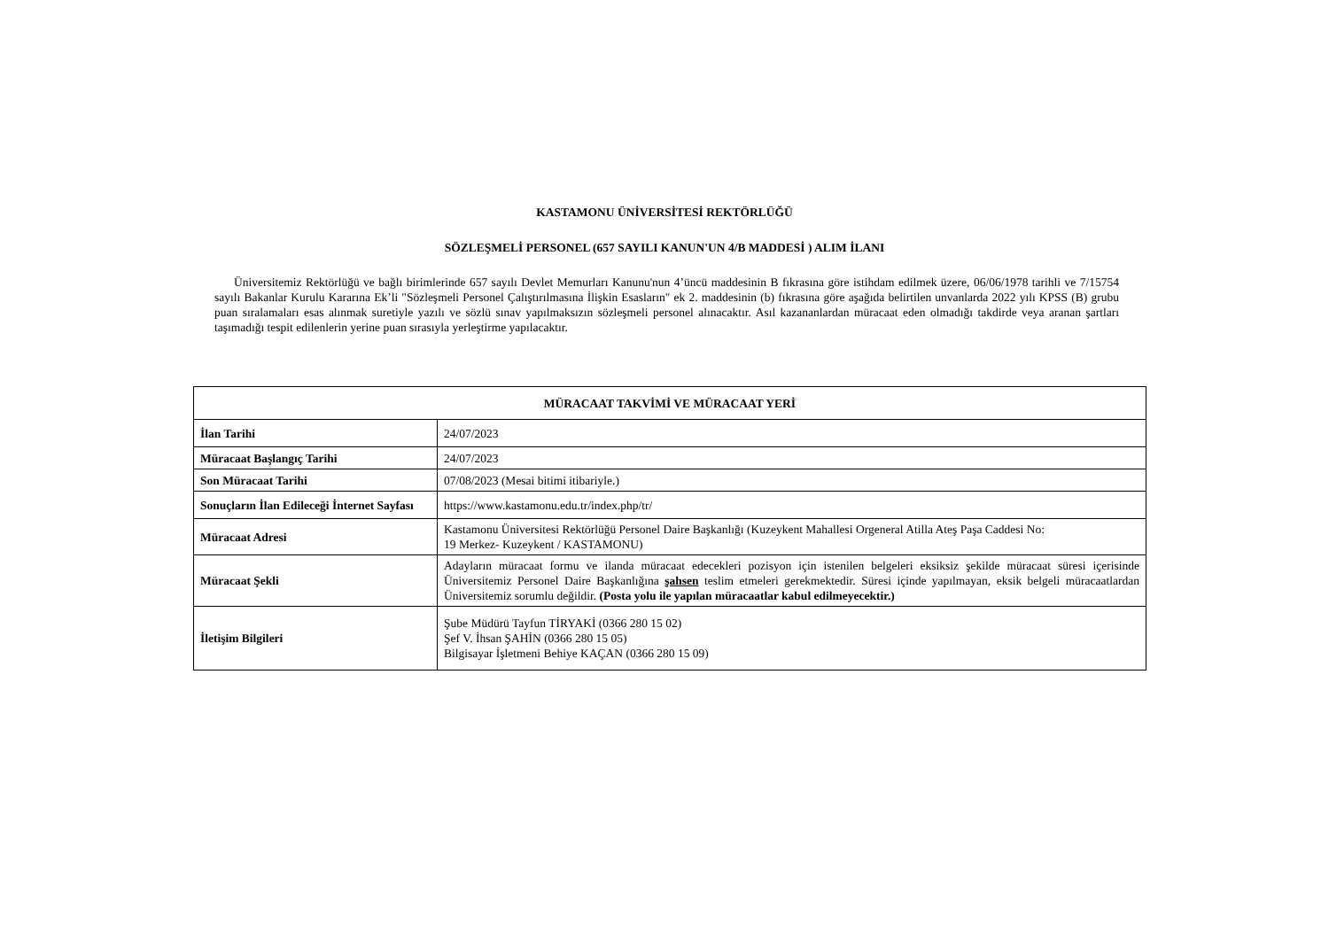KASTAMONU ÜNİVERSİTESİ REKTÖRLÜĞÜ
SÖZLEŞMELİ PERSONEL (657 SAYILI KANUN'UN 4/B MADDESİ ) ALIM İLANI
Üniversitemiz Rektörlüğü ve bağlı birimlerinde 657 sayılı Devlet Memurları Kanunu'nun 4’üncü maddesinin B fıkrasına göre istihdam edilmek üzere, 06/06/1978 tarihli ve 7/15754 sayılı Bakanlar Kurulu Kararına Ek’li "Sözleşmeli Personel Çalıştırılmasına İlişkin Esasların" ek 2. maddesinin (b) fıkrasına göre aşağıda belirtilen unvanlarda 2022 yılı KPSS (B) grubu puan sıralamaları esas alınmak suretiyle yazılı ve sözlü sınav yapılmaksızın sözleşmeli personel alınacaktır. Asıl kazananlardan müracaat eden olmadığı takdirde veya aranan şartları taşımadığı tespit edilenlerin yerine puan sırasıyla yerleştirme yapılacaktır.
| MÜRACAAT TAKVİMİ VE MÜRACAAT YERİ | |
| --- | --- |
| İlan Tarihi | 24/07/2023 |
| Müracaat Başlangıç Tarihi | 24/07/2023 |
| Son Müracaat Tarihi | 07/08/2023 (Mesai bitimi itibariyle.) |
| Sonuçların İlan Edileceği İnternet Sayfası | https://www.kastamonu.edu.tr/index.php/tr/ |
| Müracaat Adresi | Kastamonu Üniversitesi Rektörlüğü Personel Daire Başkanlığı (Kuzeykent Mahallesi Orgeneral Atilla Ateş Paşa Caddesi No: 19 Merkez- Kuzeykent / KASTAMONU) |
| Müracaat Şekli | Adayların müracaat formu ve ilanda müracaat edecekleri pozisyon için istenilen belgeleri eksiksiz şekilde müracaat süresi içerisinde Üniversitemiz Personel Daire Başkanlığına şahsen teslim etmeleri gerekmektedir. Süresi içinde yapılmayan, eksik belgeli müracaatlardan Üniversitemiz sorumlu değildir. (Posta yolu ile yapılan müracaatlar kabul edilmeyecektir.) |
| İletişim Bilgileri | Şube Müdürü Tayfun TİRYAKİ (0366 280 15 02) Şef V. İhsan ŞAHİN (0366 280 15 05) Bilgisayar İşletmeni Behiye KAÇAN (0366 280 15 09) |